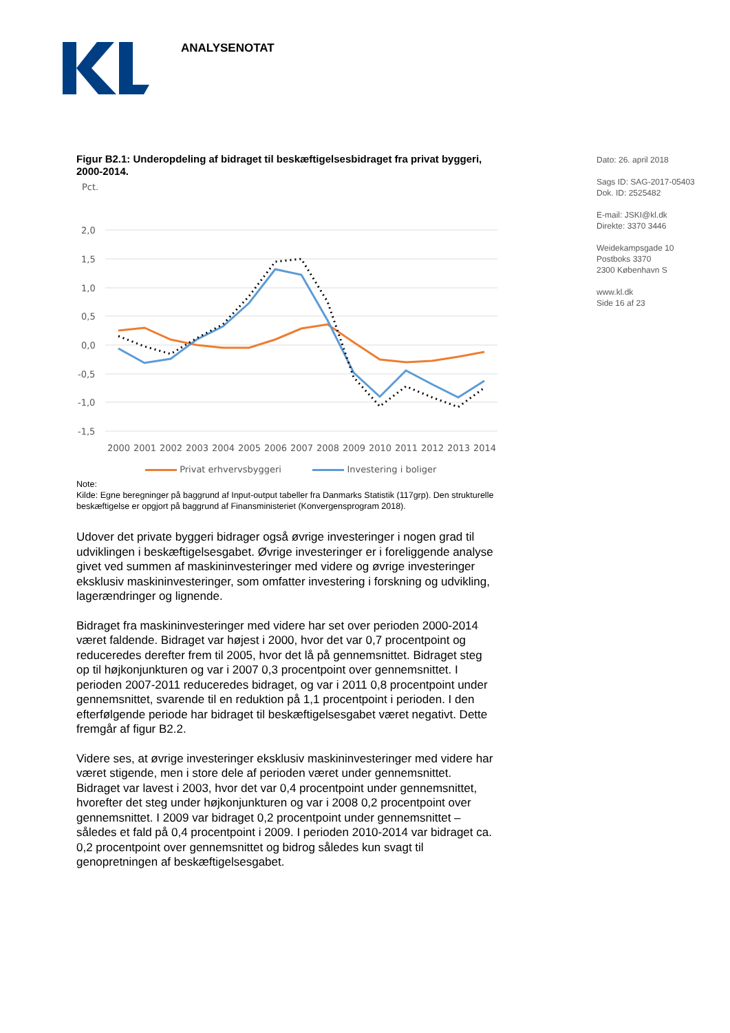ANALYSENOTAT
Dato: 26. april 2018
Sags ID: SAG-2017-05403
Dok. ID: 2525482
E-mail: JSKI@kl.dk
Direkte: 3370 3446
Weidekampsgade 10
Postboks 3370
2300 København S
www.kl.dk
Side 16 af 23
Figur B2.1: Underopdeling af bidraget til beskæftigelsesbidraget fra privat byggeri, 2000-2014.
Pct.
2,0
1,5
1,0
0,5
0,0
-0,5
-1,0
-1,5
2000
2001
2002
2003
2004
2005
2006
2007
2008
2009
2010
2011
2012
2013
2014
Privat erhvervsbyggeri Investering i boliger
Note:
Kilde: Egne beregninger på baggrund af Input-output tabeller fra Danmarks Statistik (117grp). Den strukturelle beskæftigelse er opgjort på baggrund af Finansministeriet (Konvergensprogram 2018).
Udover det private byggeri bidrager også øvrige investeringer i nogen grad til udviklingen i beskæftigelsesgabet. Øvrige investeringer er i foreliggende analyse givet ved summen af maskininvesteringer med videre og øvrige investeringer eksklusiv maskininvesteringer, som omfatter investering i forskning og udvikling, lagerændringer og lignende.
Bidraget fra maskininvesteringer med videre har set over perioden 2000-2014 været faldende. Bidraget var højest i 2000, hvor det var 0,7 procentpoint og reduceredes derefter frem til 2005, hvor det lå på gennemsnittet. Bidraget steg op til højkonjunkturen og var i 2007 0,3 procentpoint over gennemsnittet. I perioden 2007-2011 reduceredes bidraget, og var i 2011 0,8 procentpoint under gennemsnittet, svarende til en reduktion på 1,1 procentpoint i perioden. I den efterfølgende periode har bidraget til beskæftigelsesgabet været negativt. Dette fremgår af figur B2.2.
Videre ses, at øvrige investeringer eksklusiv maskininvesteringer med videre har været stigende, men i store dele af perioden været under gennemsnittet. Bidraget var lavest i 2003, hvor det var 0,4 procentpoint under gennemsnittet, hvorefter det steg under højkonjunkturen og var i 2008 0,2 procentpoint over gennemsnittet. I 2009 var bidraget 0,2 procentpoint under gennemsnittet – således et fald på 0,4 procentpoint i 2009. I perioden 2010-2014 var bidraget ca. 0,2 procentpoint over gennemsnittet og bidrog således kun svagt til genopretningen af beskæftigelsesgabet.